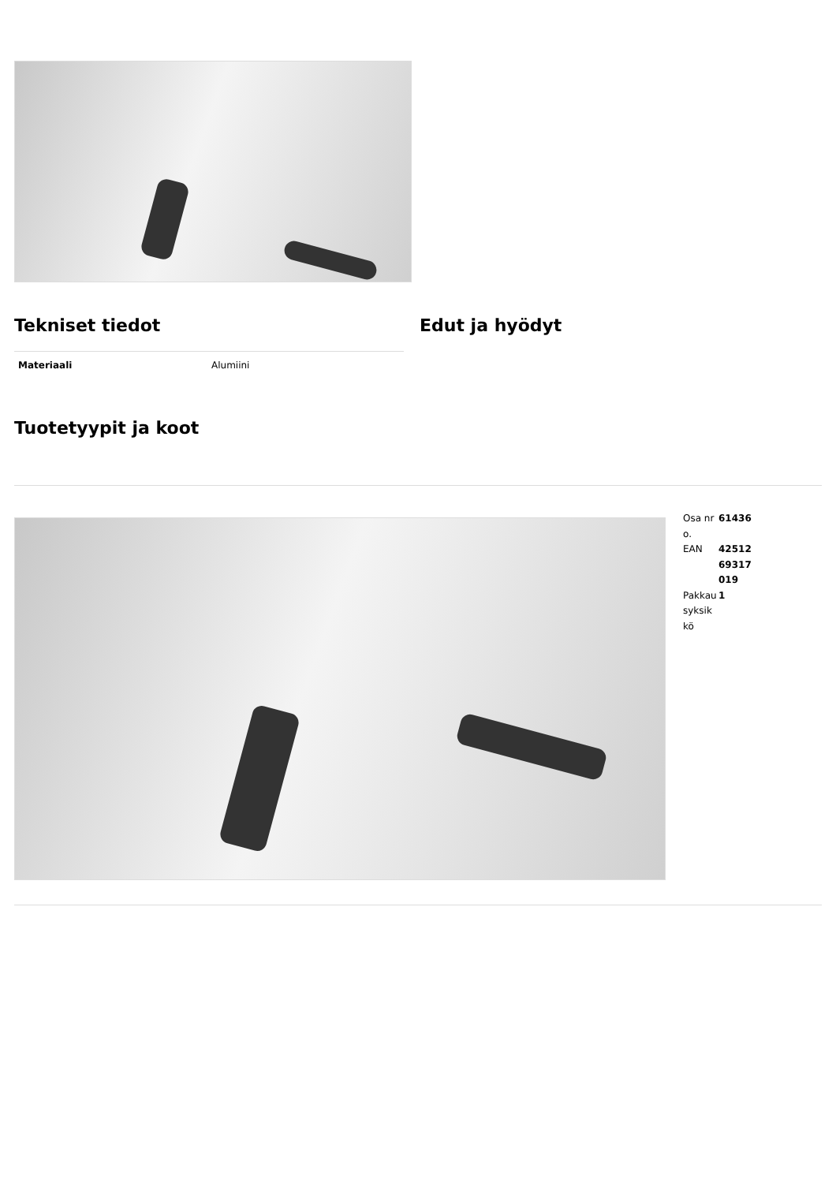Tekniset tiedot
| Materiaali | Alumiini |
Edut ja hyödyt
Tuotetyypit ja koot
| Osa nro. | 61436 |
| EAN | 42512 69317 019 |
| Pakkau syksikkö | 1 |